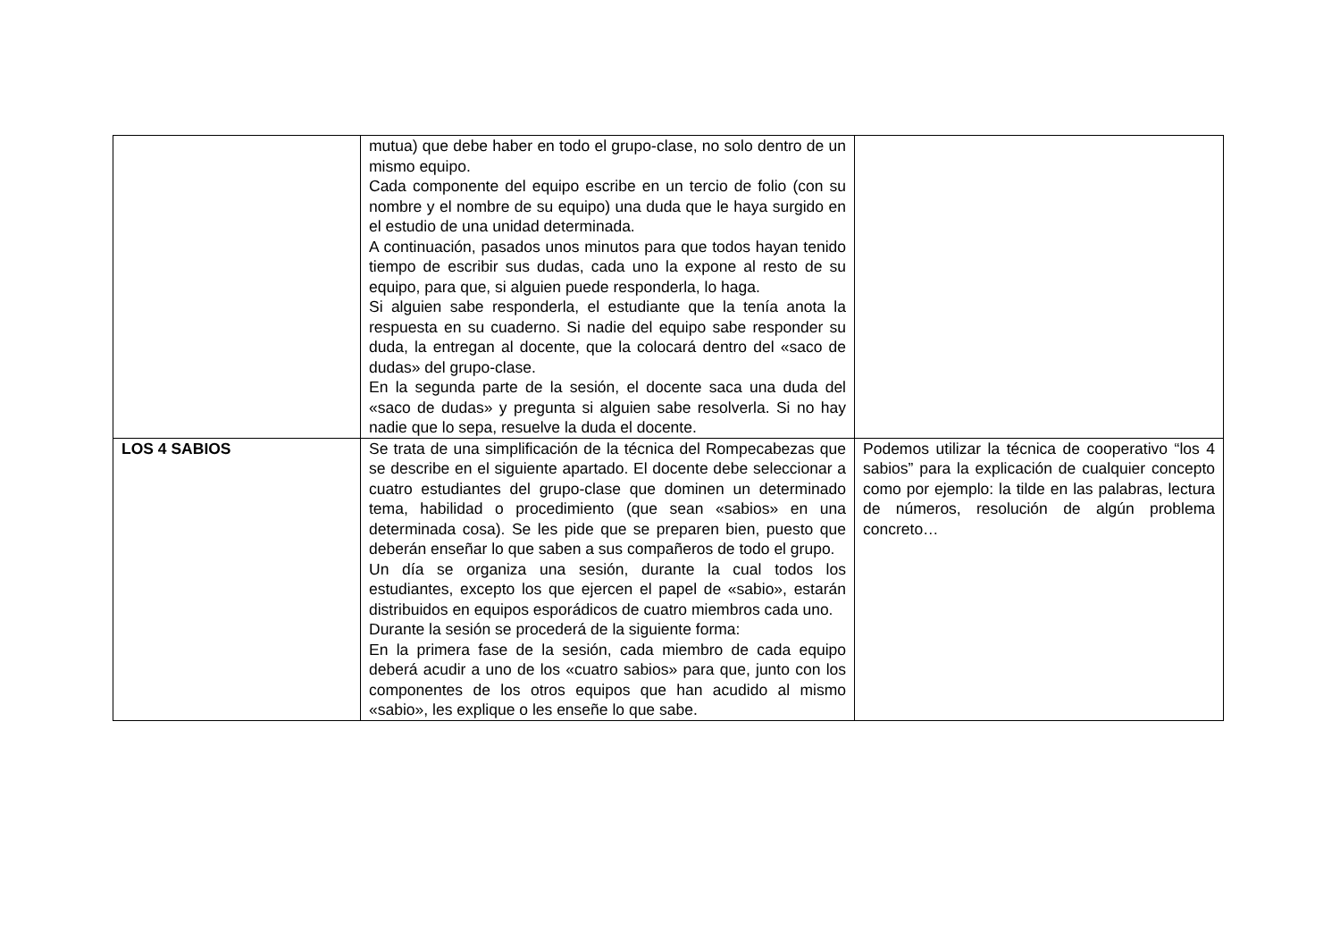| | mutua) que debe haber en todo el grupo-clase, no solo dentro de un mismo equipo. Cada componente del equipo escribe en un tercio de folio (con su nombre y el nombre de su equipo) una duda que le haya surgido en el estudio de una unidad determinada. A continuación, pasados unos minutos para que todos hayan tenido tiempo de escribir sus dudas, cada uno la expone al resto de su equipo, para que, si alguien puede responderla, lo haga. Si alguien sabe responderla, el estudiante que la tenía anota la respuesta en su cuaderno. Si nadie del equipo sabe responder su duda, la entregan al docente, que la colocará dentro del «saco de dudas» del grupo-clase. En la segunda parte de la sesión, el docente saca una duda del «saco de dudas» y pregunta si alguien sabe resolverla. Si no hay nadie que lo sepa, resuelve la duda el docente. | |
| LOS 4 SABIOS | Se trata de una simplificación de la técnica del Rompecabezas que se describe en el siguiente apartado. El docente debe seleccionar a cuatro estudiantes del grupo-clase que dominen un determinado tema, habilidad o procedimiento (que sean «sabios» en una determinada cosa). Se les pide que se preparen bien, puesto que deberán enseñar lo que saben a sus compañeros de todo el grupo. Un día se organiza una sesión, durante la cual todos los estudiantes, excepto los que ejercen el papel de «sabio», estarán distribuidos en equipos esporádicos de cuatro miembros cada uno. Durante la sesión se procederá de la siguiente forma: En la primera fase de la sesión, cada miembro de cada equipo deberá acudir a uno de los «cuatro sabios» para que, junto con los componentes de los otros equipos que han acudido al mismo «sabio», les explique o les enseñe lo que sabe. | Podemos utilizar la técnica de cooperativo “los 4 sabios” para la explicación de cualquier concepto como por ejemplo: la tilde en las palabras, lectura de números, resolución de algún problema concreto… |